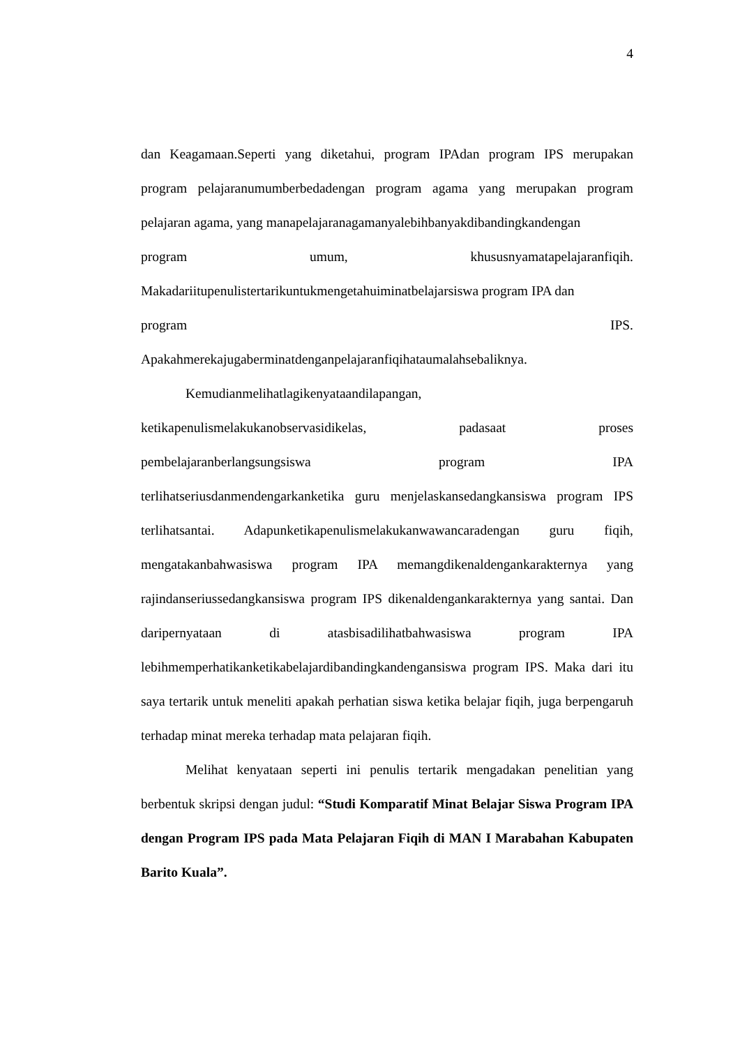4
dan Keagamaan.Seperti yang diketahui, program IPAdan program IPS merupakan program pelajaranumumberbedadengan program agama yang merupakan program pelajaran agama, yang manapelajaranagamanyalebihbanyakdibandingkandengan
program umum, khususnyamatapelajaranfiqih.
Makadariitupenulistertarikuntukmengetahuiminatbelajarsiswa program IPA dan
program IPS.
Apakahmerekajugaberminatdenganpelajaranfiqihataumalahsebaliknya.
Kemudianmelihatlagikenyataandilapangan,
ketikapenulismelakukanobservasidikelas, padasaat proses
pembelajaranberlangsungsiswa program IPA
terlihatseriusdanmendengarkanketika guru menjelaskansedangkansiswa program IPS terlihatsantai. Adapunketikapenulismelakukanwawancaradengan guru fiqih, mengatakanbahwasiswa program IPA memangdikenaldengankarakternya yang rajindanseriussedangkansiswa program IPS dikenaldengankarakternya yang santai. Dan daripernyataan di atasbisadilihatbahwasiswa program IPA lebihmemperhatikanketikabelajardibandingkandengansiswa program IPS. Maka dari itu saya tertarik untuk meneliti apakah perhatian siswa ketika belajar fiqih, juga berpengaruh terhadap minat mereka terhadap mata pelajaran fiqih.
Melihat kenyataan seperti ini penulis tertarik mengadakan penelitian yang berbentuk skripsi dengan judul: “Studi Komparatif Minat Belajar Siswa Program IPA dengan Program IPS pada Mata Pelajaran Fiqih di MAN I Marabahan Kabupaten Barito Kuala”.